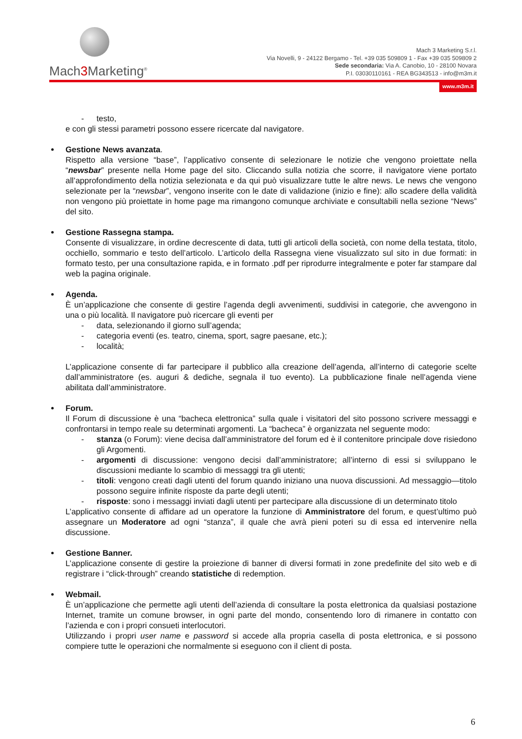Mach3 Marketing<sup>®</sup>
Mach 3 Marketing S.r.l.
Via Novelli, 9 - 24122 Bergamo - Tel. +39 035 509809 1 - Fax +39 035 509809 2
Sede secondaria: Via A. Canobio, 10 - 28100 Novara
P.I. 03030110161 - REA BG343513 - info@m3m.it
www.m3m.it
- testo,
e con gli stessi parametri possono essere ricercate dal navigatore.
Gestione News avanzata.
Rispetto alla versione “base”, l’applicativo consente di selezionare le notizie che vengono proiettate nella “newsbar” presente nella Home page del sito. Cliccando sulla notizia che scorre, il navigatore viene portato all’approfondimento della notizia selezionata e da qui può visualizzare tutte le altre news. Le news che vengono selezionate per la “newsbar”, vengono inserite con le date di validazione (inizio e fine): allo scadere della validità non vengono più proiettate in home page ma rimangono comunque archiviate e consultabili nella sezione “News” del sito.
Gestione Rassegna stampa.
Consente di visualizzare, in ordine decrescente di data, tutti gli articoli della società, con nome della testata, titolo, occhiello, sommario e testo dell’articolo. L’articolo della Rassegna viene visualizzato sul sito in due formati: in formato testo, per una consultazione rapida, e in formato .pdf per riprodurre integralmente e poter far stampare dal web la pagina originale.
Agenda.
È un’applicazione che consente di gestire l’agenda degli avvenimenti, suddivisi in categorie, che avvengono in una o più località. Il navigatore può ricercare gli eventi per
- data, selezionando il giorno sull’agenda;
- categoria eventi (es. teatro, cinema, sport, sagre paesane, etc.);
- località;
L’applicazione consente di far partecipare il pubblico alla creazione dell’agenda, all’interno di categorie scelte dall’amministratore (es. auguri & dediche, segnala il tuo evento). La pubblicazione finale nell’agenda viene abilitata dall’amministratore.
Forum.
Il Forum di discussione è una “bacheca elettronica” sulla quale i visitatori del sito possono scrivere messaggi e confrontarsi in tempo reale su determinati argomenti. La “bacheca” è organizzata nel seguente modo:
- stanza (o Forum): viene decisa dall’amministratore del forum ed è il contenitore principale dove risiedono gli Argomenti.
- argomenti di discussione: vengono decisi dall’amministratore; all’interno di essi si sviluppano le discussioni mediante lo scambio di messaggi tra gli utenti;
- titoli: vengono creati dagli utenti del forum quando iniziano una nuova discussioni. Ad messaggio—titolo possono seguire infinite risposte da parte degli utenti;
- risposte: sono i messaggi inviati dagli utenti per partecipare alla discussione di un determinato titolo
L’applicativo consente di affidare ad un operatore la funzione di Amministratore del forum, e quest’ultimo può assegnare un Moderatore ad ogni “stanza”, il quale che avrà pieni poteri su di essa ed intervenire nella discussione.
Gestione Banner.
L’applicazione consente di gestire la proiezione di banner di diversi formati in zone predefinite del sito web e di registrare i “click-through” creando statistiche di redemption.
Webmail.
È un’applicazione che permette agli utenti dell’azienda di consultare la posta elettronica da qualsiasi postazione Internet, tramite un comune browser, in ogni parte del mondo, consentendo loro di rimanere in contatto con l’azienda e con i propri consueti interlocutori.
Utilizzando i propri user name e password si accede alla propria casella di posta elettronica, e si possono compiere tutte le operazioni che normalmente si eseguono con il client di posta.
6